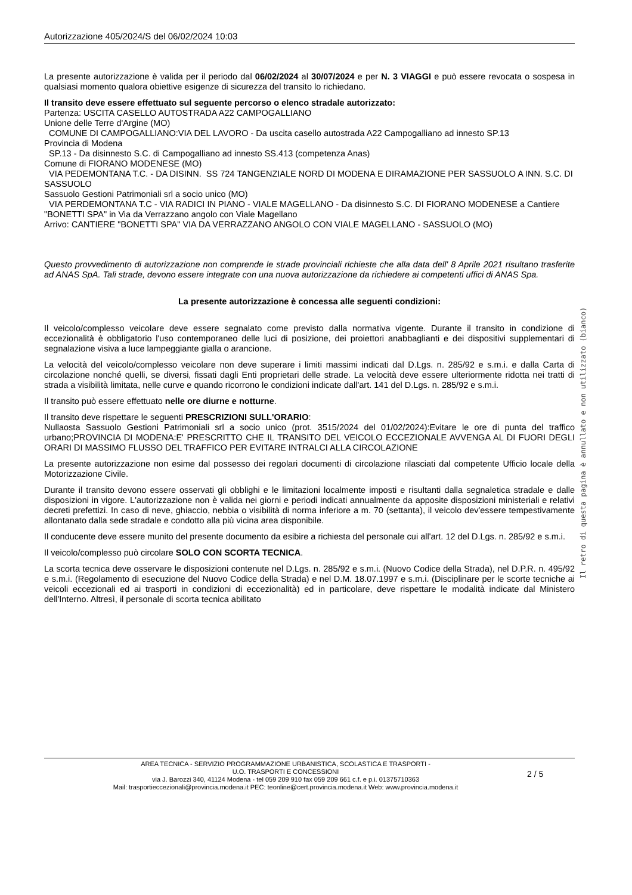Autorizzazione 405/2024/S del 06/02/2024 10:03
La presente autorizzazione è valida per il periodo dal 06/02/2024 al 30/07/2024 e per N. 3 VIAGGI e può essere revocata o sospesa in qualsiasi momento qualora obiettive esigenze di sicurezza del transito lo richiedano.
Il transito deve essere effettuato sul seguente percorso o elenco stradale autorizzato:
Partenza: USCITA CASELLO AUTOSTRADA A22 CAMPOGALLIANO
Unione delle Terre d'Argine (MO)
COMUNE DI CAMPOGALLIANO:VIA DEL LAVORO - Da uscita casello autostrada A22 Campogalliano ad innesto SP.13
Provincia di Modena
SP.13 - Da disinnesto S.C. di Campogalliano ad innesto SS.413 (competenza Anas)
Comune di FIORANO MODENESE (MO)
VIA PEDEMONTANA T.C. - DA DISINN. SS 724 TANGENZIALE NORD DI MODENA E DIRAMAZIONE PER SASSUOLO A INN. S.C. DI SASSUOLO
Sassuolo Gestioni Patrimoniali srl a socio unico (MO)
VIA PERDEMONTANA T.C - VIA RADICI IN PIANO - VIALE MAGELLANO - Da disinnesto S.C. DI FIORANO MODENESE a Cantiere "BONETTI SPA" in Via da Verrazzano angolo con Viale Magellano
Arrivo: CANTIERE "BONETTI SPA" VIA DA VERRAZZANO ANGOLO CON VIALE MAGELLANO - SASSUOLO (MO)
Questo provvedimento di autorizzazione non comprende le strade provinciali richieste che alla data dell' 8 Aprile 2021 risultano trasferite ad ANAS SpA. Tali strade, devono essere integrate con una nuova autorizzazione da richiedere ai competenti uffici di ANAS Spa.
La presente autorizzazione è concessa alle seguenti condizioni:
Il veicolo/complesso veicolare deve essere segnalato come previsto dalla normativa vigente. Durante il transito in condizione di eccezionalità è obbligatorio l'uso contemporaneo delle luci di posizione, dei proiettori anabbaglianti e dei dispositivi supplementari di segnalazione visiva a luce lampeggiante gialla o arancione.
La velocità del veicolo/complesso veicolare non deve superare i limiti massimi indicati dal D.Lgs. n. 285/92 e s.m.i. e dalla Carta di circolazione nonché quelli, se diversi, fissati dagli Enti proprietari delle strade. La velocità deve essere ulteriormente ridotta nei tratti di strada a visibilità limitata, nelle curve e quando ricorrono le condizioni indicate dall'art. 141 del D.Lgs. n. 285/92 e s.m.i.
Il transito può essere effettuato nelle ore diurne e notturne.
Il transito deve rispettare le seguenti PRESCRIZIONI SULL'ORARIO:
Nullaosta Sassuolo Gestioni Patrimoniali srl a socio unico (prot. 3515/2024 del 01/02/2024):Evitare le ore di punta del traffico urbano;PROVINCIA DI MODENA:E' PRESCRITTO CHE IL TRANSITO DEL VEICOLO ECCEZIONALE AVVENGA AL DI FUORI DEGLI ORARI DI MASSIMO FLUSSO DEL TRAFFICO PER EVITARE INTRALCI ALLA CIRCOLAZIONE
La presente autorizzazione non esime dal possesso dei regolari documenti di circolazione rilasciati dal competente Ufficio locale della Motorizzazione Civile.
Durante il transito devono essere osservati gli obblighi e le limitazioni localmente imposti e risultanti dalla segnaletica stradale e dalle disposizioni in vigore. L'autorizzazione non è valida nei giorni e periodi indicati annualmente da apposite disposizioni ministeriali e relativi decreti prefettizi. In caso di neve, ghiaccio, nebbia o visibilità di norma inferiore a m. 70 (settanta), il veicolo dev'essere tempestivamente allontanato dalla sede stradale e condotto alla più vicina area disponibile.
Il conducente deve essere munito del presente documento da esibire a richiesta del personale cui all'art. 12 del D.Lgs. n. 285/92 e s.m.i.
Il veicolo/complesso può circolare SOLO CON SCORTA TECNICA.
La scorta tecnica deve osservare le disposizioni contenute nel D.Lgs. n. 285/92 e s.m.i. (Nuovo Codice della Strada), nel D.P.R. n. 495/92 e s.m.i. (Regolamento di esecuzione del Nuovo Codice della Strada) e nel D.M. 18.07.1997 e s.m.i. (Disciplinare per le scorte tecniche ai veicoli eccezionali ed ai trasporti in condizioni di eccezionalità) ed in particolare, deve rispettare le modalità indicate dal Ministero dell'Interno. Altresì, il personale di scorta tecnica abilitato
Il retro di questa pagina è annullato e non utilizzato (bianco)
AREA TECNICA - SERVIZIO PROGRAMMAZIONE URBANISTICA, SCOLASTICA E TRASPORTI -
U.O. TRASPORTI E CONCESSIONI
via J. Barozzi 340, 41124 Modena - tel 059 209 910 fax 059 209 661 c.f. e p.i. 01375710363
Mail: trasportieccezionali@provincia.modena.it PEC: teonline@cert.provincia.modena.it Web: www.provincia.modena.it
2 / 5